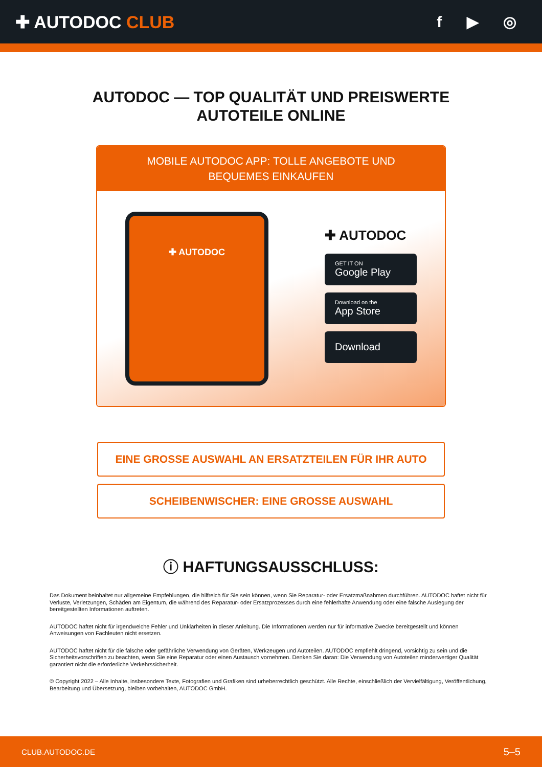✚ AUTODOC CLUB f ▶ ◎
AUTODOC — TOP QUALITÄT UND PREISWERTE
AUTOTEILE ONLINE
MOBILE AUTODOC APP: TOLLE ANGEBOTE UND BEQUEMES EINKAUFEN
✚ AUTODOC
✚ AUTODOC
GET IT ON
Google Play
Download on the
App Store
Download
EINE GROSSE AUSWAHL AN ERSATZTEILEN FÜR IHR AUTO
SCHEIBENWISCHER: EINE GROSSE AUSWAHL
ⓘ HAFTUNGSAUSSCHLUSS:
Das Dokument beinhaltet nur allgemeine Empfehlungen, die hilfreich für Sie sein können, wenn Sie Reparatur- oder Ersatzmaßnahmen durchführen. AUTODOC haftet nicht für Verluste, Verletzungen, Schäden am Eigentum, die während des Reparatur- oder Ersatzprozesses durch eine fehlerhafte Anwendung oder eine falsche Auslegung der bereitgestellten Informationen auftreten.
AUTODOC haftet nicht für irgendwelche Fehler und Unklarheiten in dieser Anleitung. Die Informationen werden nur für informative Zwecke bereitgestellt und können Anweisungen von Fachleuten nicht ersetzen.
AUTODOC haftet nicht für die falsche oder gefährliche Verwendung von Geräten, Werkzeugen und Autoteilen. AUTODOC empfiehlt dringend, vorsichtig zu sein und die Sicherheitsvorschriften zu beachten, wenn Sie eine Reparatur oder einen Austausch vornehmen. Denken Sie daran: Die Verwendung von Autoteilen minderwertiger Qualität garantiert nicht die erforderliche Verkehrssicherheit.
© Copyright 2022 – Alle Inhalte, insbesondere Texte, Fotografien und Grafiken sind urheberrechtlich geschützt. Alle Rechte, einschließlich der Vervielfältigung, Veröffentlichung, Bearbeitung und Übersetzung, bleiben vorbehalten, AUTODOC GmbH.
CLUB.AUTODOC.DE 5–5